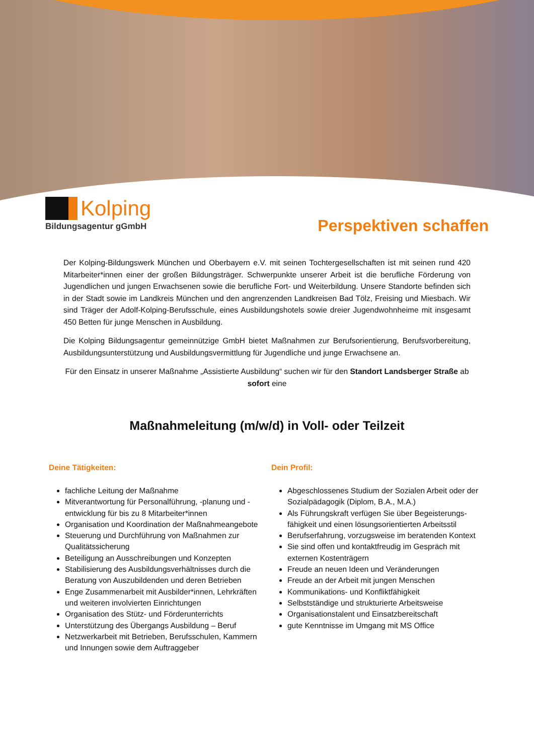Kolping
Bildungsagentur gGmbH
Perspektiven schaffen
Der Kolping-Bildungswerk München und Oberbayern e.V. mit seinen Tochtergesellschaften ist mit seinen rund 420 Mitarbeiter*innen einer der großen Bildungsträger. Schwerpunkte unserer Arbeit ist die berufliche Förderung von Jugendlichen und jungen Erwachsenen sowie die berufliche Fort- und Weiterbildung. Unsere Standorte befinden sich in der Stadt sowie im Landkreis München und den angrenzenden Landkreisen Bad Tölz, Freising und Miesbach. Wir sind Träger der Adolf-Kolping-Berufsschule, eines Ausbildungshotels sowie dreier Jugendwohnheime mit insgesamt 450 Betten für junge Menschen in Ausbildung.
Die Kolping Bildungsagentur gemeinnützige GmbH bietet Maßnahmen zur Berufsorientierung, Berufsvorbereitung, Ausbildungsunterstützung und Ausbildungsvermittlung für Jugendliche und junge Erwachsene an.
Für den Einsatz in unserer Maßnahme „Assistierte Ausbildung“ suchen wir für den Standort Landsberger Straße ab sofort eine
Maßnahmeleitung (m/w/d) in Voll- oder Teilzeit
Deine Tätigkeiten:
fachliche Leitung der Maßnahme
Mitverantwortung für Personalführung, -planung und -entwicklung für bis zu 8 Mitarbeiter*innen
Organisation und Koordination der Maßnahmeangebote
Steuerung und Durchführung von Maßnahmen zur Qualitätssicherung
Beteiligung an Ausschreibungen und Konzepten
Stabilisierung des Ausbildungsverhältnisses durch die Beratung von Auszubildenden und deren Betrieben
Enge Zusammenarbeit mit Ausbilder*innen, Lehrkräften und weiteren involvierten Einrichtungen
Organisation des Stütz- und Förderunterrichts
Unterstützung des Übergangs Ausbildung – Beruf
Netzwerkarbeit mit Betrieben, Berufsschulen, Kammern und Innungen sowie dem Auftraggeber
Dein Profil:
Abgeschlossenes Studium der Sozialen Arbeit oder der Sozialpädagogik (Diplom, B.A., M.A.)
Als Führungskraft verfügen Sie über Begeisterungs-fähigkeit und einen lösungsorientierten Arbeitsstil
Berufserfahrung, vorzugsweise im beratenden Kontext
Sie sind offen und kontaktfreudig im Gespräch mit externen Kostenträgern
Freude an neuen Ideen und Veränderungen
Freude an der Arbeit mit jungen Menschen
Kommunikations- und Konfliktfähigkeit
Selbstständige und strukturierte Arbeitsweise
Organisationstalent und Einsatzbereitschaft
gute Kenntnisse im Umgang mit MS Office